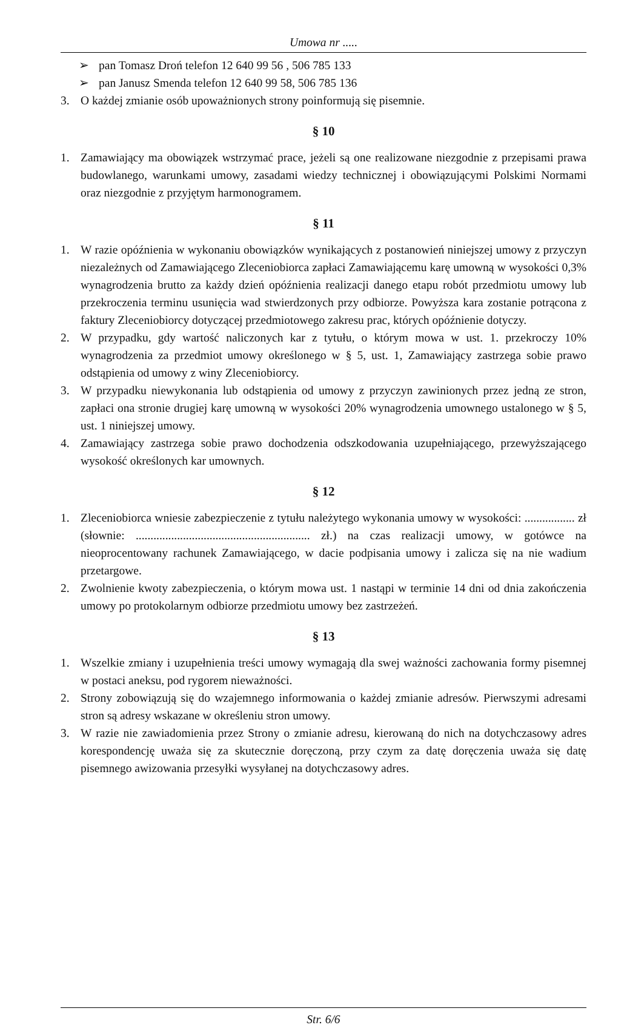Umowa nr .....
➢ pan Tomasz Droń telefon 12 640 99 56 , 506 785 133
➢ pan Janusz Smenda telefon 12 640 99 58, 506 785 136
3. O każdej zmianie osób upoważnionych strony poinformują się pisemnie.
§ 10
1. Zamawiający ma obowiązek wstrzymać prace, jeżeli są one realizowane niezgodnie z przepisami prawa budowlanego, warunkami umowy, zasadami wiedzy technicznej i obowiązującymi Polskimi Normami oraz niezgodnie z przyjętym harmonogramem.
§ 11
1. W razie opóźnienia w wykonaniu obowiązków wynikających z postanowień niniejszej umowy z przyczyn niezależnych od Zamawiającego Zleceniobiorca zapłaci Zamawiającemu karę umowną w wysokości 0,3% wynagrodzenia brutto za każdy dzień opóźnienia realizacji danego etapu robót przedmiotu umowy lub przekroczenia terminu usunięcia wad stwierdzonych przy odbiorze. Powyższa kara zostanie potrącona z faktury Zleceniobiorcy dotyczącej przedmiotowego zakresu prac, których opóźnienie dotyczy.
2. W przypadku, gdy wartość naliczonych kar z tytułu, o którym mowa w ust. 1. przekroczy 10% wynagrodzenia za przedmiot umowy określonego w § 5, ust. 1, Zamawiający zastrzega sobie prawo odstąpienia od umowy z winy Zleceniobiorcy.
3. W przypadku niewykonania lub odstąpienia od umowy z przyczyn zawinionych przez jedną ze stron, zapłaci ona stronie drugiej karę umowną w wysokości 20% wynagrodzenia umownego ustalonego w § 5, ust. 1 niniejszej umowy.
4. Zamawiający zastrzega sobie prawo dochodzenia odszkodowania uzupełniającego, przewyższającego wysokość określonych kar umownych.
§ 12
1. Zleceniobiorca wniesie zabezpieczenie z tytułu należytego wykonania umowy w wysokości: ................. zł (słownie: ........................................................... zł.) na czas realizacji umowy, w gotówce na nieoprocentowany rachunek Zamawiającego, w dacie podpisania umowy i zalicza się na nie wadium przetargowe.
2. Zwolnienie kwoty zabezpieczenia, o którym mowa ust. 1 nastąpi w terminie 14 dni od dnia zakończenia umowy po protokolarnym odbiorze przedmiotu umowy bez zastrzeżeń.
§ 13
1. Wszelkie zmiany i uzupełnienia treści umowy wymagają dla swej ważności zachowania formy pisemnej w postaci aneksu, pod rygorem nieważności.
2. Strony zobowiązują się do wzajemnego informowania o każdej zmianie adresów. Pierwszymi adresami stron są adresy wskazane w określeniu stron umowy.
3. W razie nie zawiadomienia przez Strony o zmianie adresu, kierowaną do nich na dotychczasowy adres korespondencję uważa się za skutecznie doręczoną, przy czym za datę doręczenia uważa się datę pisemnego awizowania przesyłki wysyłanej na dotychczasowy adres.
Str. 6/6